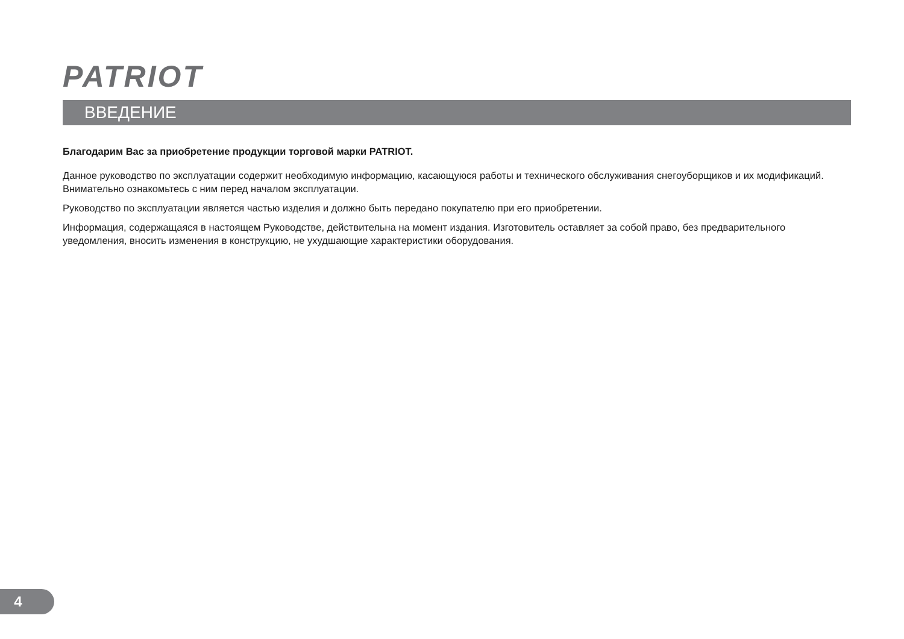PATRIOT
ВВЕДЕНИЕ
Благодарим Вас за приобретение продукции торговой марки PATRIOT.
Данное руководство по эксплуатации содержит необходимую информацию, касающуюся работы и технического обслуживания снегоуборщиков и их модификаций. Внимательно ознакомьтесь с ним перед началом эксплуатации.
Руководство по эксплуатации является частью изделия и должно быть передано покупателю при его приобретении.
Информация, содержащаяся в настоящем Руководстве, действительна на момент издания. Изготовитель оставляет за собой право, без предварительного уведомления, вносить изменения в конструкцию, не ухудшающие характеристики оборудования.
4